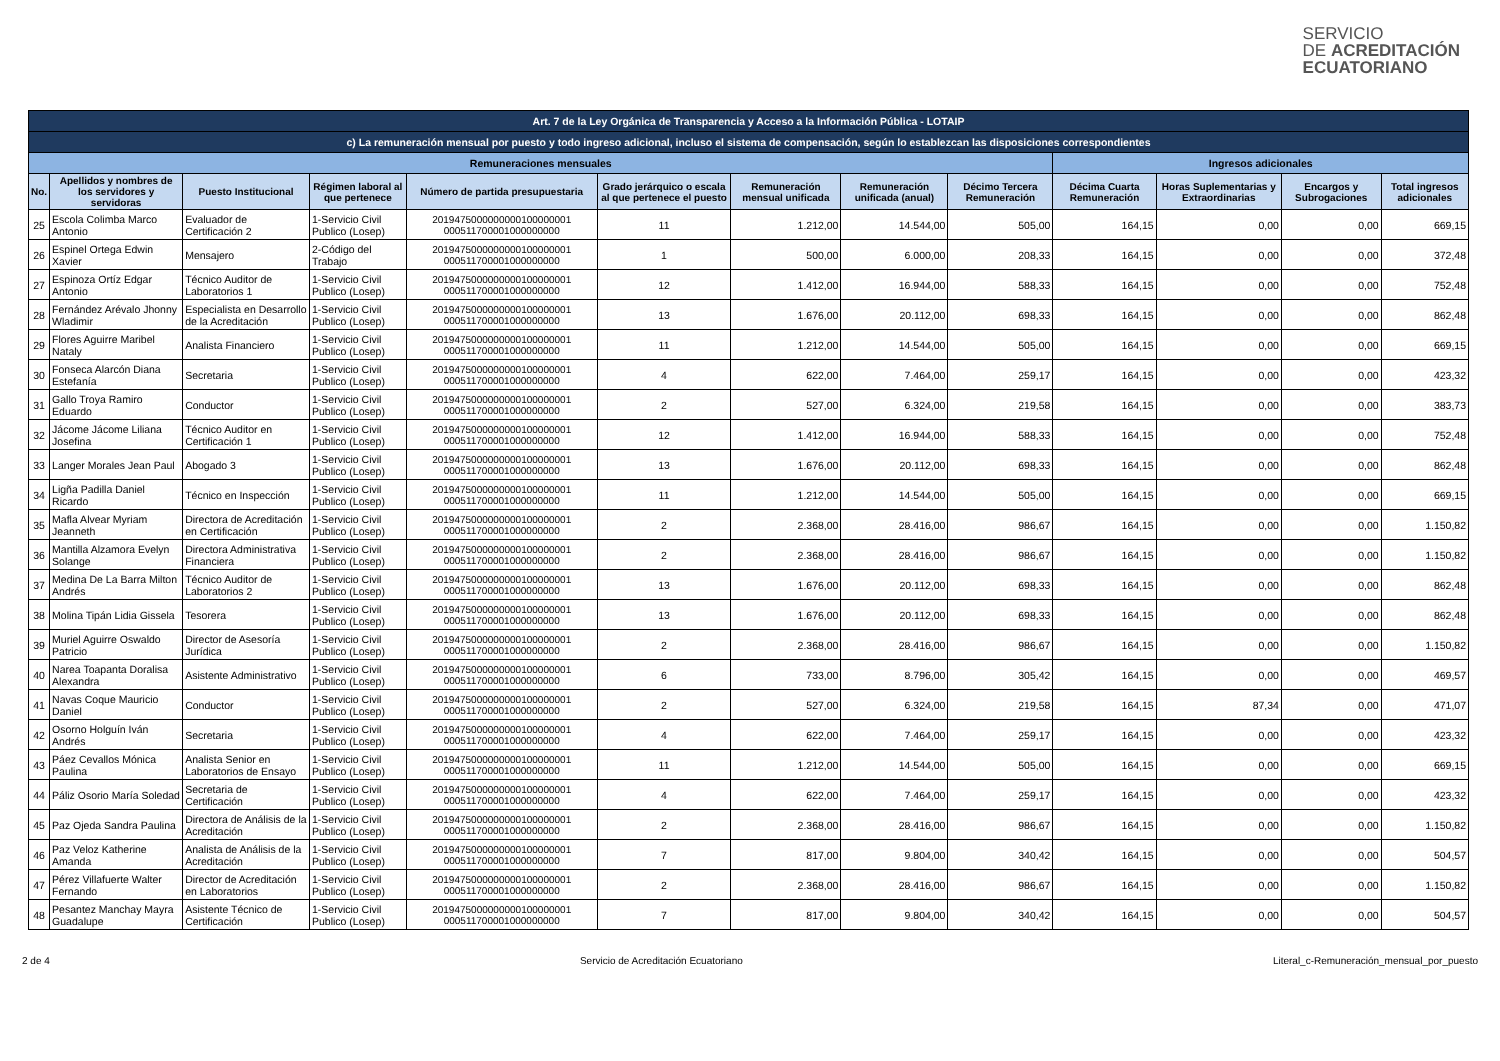SERVICIO
DE ACREDITACIÓN
ECUATORIANO
| Art. 7 de la Ley Orgánica de Transparencia y Acceso a la Información Pública - LOTAIP | | | | | | | | | | | | |
| c) La remuneración mensual por puesto y todo ingreso adicional, incluso el sistema de compensación, según lo establezcan las disposiciones correspondientes | | | | | | | | | | | | |
| Remuneraciones mensuales | | | | | | | | | Ingresos adicionales | | | |
| No. | Apellidos y nombres de los servidores y servidoras | Puesto Institucional | Régimen laboral al que pertenece | Número de partida presupuestaria | Grado jerárquico o escala al que pertenece el puesto | Remuneración mensual unificada | Remuneración unificada (anual) | Décimo Tercera Remuneración | Décima Cuarta Remuneración | Horas Suplementarias y Extraordinarias | Encargos y Subrogaciones | Total ingresos adicionales |
| 25 | Escola Colimba Marco Antonio | Evaluador de Certificación 2 | 1-Servicio Civil Publico (Losep) | 2019475000000000100000001 000511700001000000000 | 11 | 1.212,00 | 14.544,00 | 505,00 | 164,15 | 0,00 | 0,00 | 669,15 |
| 26 | Espinel Ortega Edwin Xavier | Mensajero | 2-Código del Trabajo | 2019475000000000100000001 000511700001000000000 | 1 | 500,00 | 6.000,00 | 208,33 | 164,15 | 0,00 | 0,00 | 372,48 |
| 27 | Espinoza Ortíz Edgar Antonio | Técnico Auditor de Laboratorios 1 | 1-Servicio Civil Publico (Losep) | 2019475000000000100000001 000511700001000000000 | 12 | 1.412,00 | 16.944,00 | 588,33 | 164,15 | 0,00 | 0,00 | 752,48 |
| 28 | Fernández Arévalo Jhonny Wladimir | Especialista en Desarrollo de la Acreditación | 1-Servicio Civil Publico (Losep) | 2019475000000000100000001 000511700001000000000 | 13 | 1.676,00 | 20.112,00 | 698,33 | 164,15 | 0,00 | 0,00 | 862,48 |
| 29 | Flores Aguirre Maribel Nataly | Analista Financiero | 1-Servicio Civil Publico (Losep) | 2019475000000000100000001 000511700001000000000 | 11 | 1.212,00 | 14.544,00 | 505,00 | 164,15 | 0,00 | 0,00 | 669,15 |
| 30 | Fonseca Alarcón Diana Estefanía | Secretaria | 1-Servicio Civil Publico (Losep) | 2019475000000000100000001 000511700001000000000 | 4 | 622,00 | 7.464,00 | 259,17 | 164,15 | 0,00 | 0,00 | 423,32 |
| 31 | Gallo Troya Ramiro Eduardo | Conductor | 1-Servicio Civil Publico (Losep) | 2019475000000000100000001 000511700001000000000 | 2 | 527,00 | 6.324,00 | 219,58 | 164,15 | 0,00 | 0,00 | 383,73 |
| 32 | Jácome Jácome Liliana Josefina | Técnico Auditor en Certificación 1 | 1-Servicio Civil Publico (Losep) | 2019475000000000100000001 000511700001000000000 | 12 | 1.412,00 | 16.944,00 | 588,33 | 164,15 | 0,00 | 0,00 | 752,48 |
| 33 | Langer Morales Jean Paul | Abogado 3 | 1-Servicio Civil Publico (Losep) | 2019475000000000100000001 000511700001000000000 | 13 | 1.676,00 | 20.112,00 | 698,33 | 164,15 | 0,00 | 0,00 | 862,48 |
| 34 | Ligña Padilla Daniel Ricardo | Técnico en Inspección | 1-Servicio Civil Publico (Losep) | 2019475000000000100000001 000511700001000000000 | 11 | 1.212,00 | 14.544,00 | 505,00 | 164,15 | 0,00 | 0,00 | 669,15 |
| 35 | Mafla Alvear Myriam Jeanneth | Directora de Acreditación en Certificación | 1-Servicio Civil Publico (Losep) | 2019475000000000100000001 000511700001000000000 | 2 | 2.368,00 | 28.416,00 | 986,67 | 164,15 | 0,00 | 0,00 | 1.150,82 |
| 36 | Mantilla Alzamora Evelyn Solange | Directora Administrativa Financiera | 1-Servicio Civil Publico (Losep) | 2019475000000000100000001 000511700001000000000 | 2 | 2.368,00 | 28.416,00 | 986,67 | 164,15 | 0,00 | 0,00 | 1.150,82 |
| 37 | Medina De La Barra Milton Andrés | Técnico Auditor de Laboratorios 2 | 1-Servicio Civil Publico (Losep) | 2019475000000000100000001 000511700001000000000 | 13 | 1.676,00 | 20.112,00 | 698,33 | 164,15 | 0,00 | 0,00 | 862,48 |
| 38 | Molina Tipán Lidia Gissela | Tesorera | 1-Servicio Civil Publico (Losep) | 2019475000000000100000001 000511700001000000000 | 13 | 1.676,00 | 20.112,00 | 698,33 | 164,15 | 0,00 | 0,00 | 862,48 |
| 39 | Muriel Aguirre Oswaldo Patricio | Director de Asesoría Jurídica | 1-Servicio Civil Publico (Losep) | 2019475000000000100000001 000511700001000000000 | 2 | 2.368,00 | 28.416,00 | 986,67 | 164,15 | 0,00 | 0,00 | 1.150,82 |
| 40 | Narea Toapanta Doralisa Alexandra | Asistente Administrativo | 1-Servicio Civil Publico (Losep) | 2019475000000000100000001 000511700001000000000 | 6 | 733,00 | 8.796,00 | 305,42 | 164,15 | 0,00 | 0,00 | 469,57 |
| 41 | Navas Coque Mauricio Daniel | Conductor | 1-Servicio Civil Publico (Losep) | 2019475000000000100000001 000511700001000000000 | 2 | 527,00 | 6.324,00 | 219,58 | 164,15 | 87,34 | 0,00 | 471,07 |
| 42 | Osorno Holguín Iván Andrés | Secretaria | 1-Servicio Civil Publico (Losep) | 2019475000000000100000001 000511700001000000000 | 4 | 622,00 | 7.464,00 | 259,17 | 164,15 | 0,00 | 0,00 | 423,32 |
| 43 | Páez Cevallos Mónica Paulina | Analista Senior en Laboratorios de Ensayo | 1-Servicio Civil Publico (Losep) | 2019475000000000100000001 000511700001000000000 | 11 | 1.212,00 | 14.544,00 | 505,00 | 164,15 | 0,00 | 0,00 | 669,15 |
| 44 | Páliz Osorio María Soledad | Secretaria de Certificación | 1-Servicio Civil Publico (Losep) | 2019475000000000100000001 000511700001000000000 | 4 | 622,00 | 7.464,00 | 259,17 | 164,15 | 0,00 | 0,00 | 423,32 |
| 45 | Paz Ojeda Sandra Paulina | Directora de Análisis de la Acreditación | 1-Servicio Civil Publico (Losep) | 2019475000000000100000001 000511700001000000000 | 2 | 2.368,00 | 28.416,00 | 986,67 | 164,15 | 0,00 | 0,00 | 1.150,82 |
| 46 | Paz Veloz Katherine Amanda | Analista de Análisis de la Acreditación | 1-Servicio Civil Publico (Losep) | 2019475000000000100000001 000511700001000000000 | 7 | 817,00 | 9.804,00 | 340,42 | 164,15 | 0,00 | 0,00 | 504,57 |
| 47 | Pérez Villafuerte Walter Fernando | Director de Acreditación en Laboratorios | 1-Servicio Civil Publico (Losep) | 2019475000000000100000001 000511700001000000000 | 2 | 2.368,00 | 28.416,00 | 986,67 | 164,15 | 0,00 | 0,00 | 1.150,82 |
| 48 | Pesantez Manchay Mayra Guadalupe | Asistente Técnico de Certificación | 1-Servicio Civil Publico (Losep) | 2019475000000000100000001 000511700001000000000 | 7 | 817,00 | 9.804,00 | 340,42 | 164,15 | 0,00 | 0,00 | 504,57 |
2 de 4 Servicio de Acreditación Ecuatoriano Literal_c-Remuneración_mensual_por_puesto